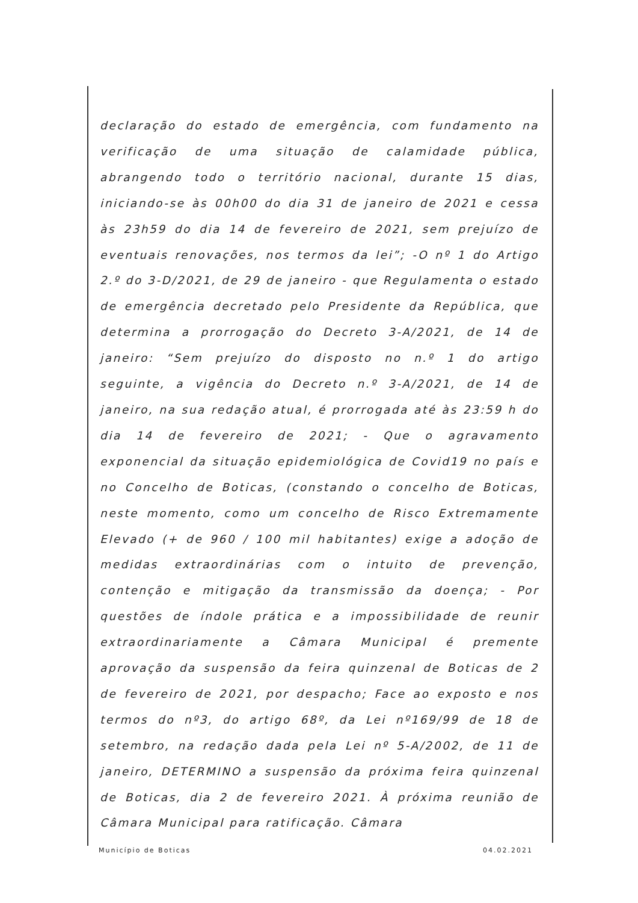declaração do estado de emergência, com fundamento na verificação de uma situação de calamidade pública, abrangendo todo o território nacional, durante 15 dias, iniciando-se às 00h00 do dia 31 de janeiro de 2021 e cessa às 23h59 do dia 14 de fevereiro de 2021, sem prejuízo de eventuais renovações, nos termos da lei”; -O nº 1 do Artigo 2.º do 3-D/2021, de 29 de janeiro - que Regulamenta o estado de emergência decretado pelo Presidente da República, que determina a prorrogação do Decreto 3-A/2021, de 14 de janeiro: “Sem prejuízo do disposto no n.º 1 do artigo seguinte, a vigência do Decreto n.º 3-A/2021, de 14 de janeiro, na sua redação atual, é prorrogada até às 23:59 h do dia 14 de fevereiro de 2021; - Que o agravamento exponencial da situação epidemiológica de Covid19 no país e no Concelho de Boticas, (constando o concelho de Boticas, neste momento, como um concelho de Risco Extremamente Elevado (+ de 960 / 100 mil habitantes) exige a adoção de medidas extraordinárias com o intuito de prevenção, contenção e mitigação da transmissão da doença; - Por questões de índole prática e a impossibilidade de reunir extraordinariamente a Câmara Municipal é premente aprovação da suspensão da feira quinzenal de Boticas de 2 de fevereiro de 2021, por despacho; Face ao exposto e nos termos do nº3, do artigo 68º, da Lei nº169/99 de 18 de setembro, na redação dada pela Lei nº 5-A/2002, de 11 de janeiro, DETERMINO a suspensão da próxima feira quinzenal de Boticas, dia 2 de fevereiro 2021. À próxima reunião de Câmara Municipal para ratificação. Câmara
Município de Boticas 04.02.2021